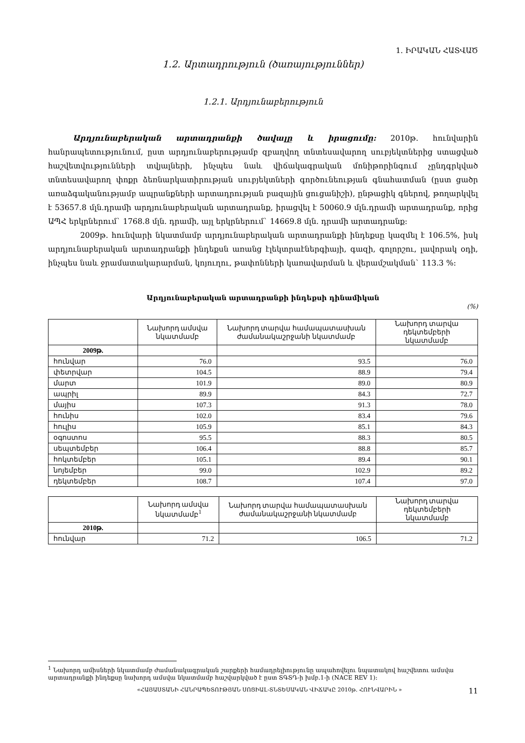1. ԻՐԱԿԱՆ ՀԱՏՎԱԾ
1.2. Արտադրություն (ծառայություններ)
1.2.1. Արդյունաբերություն
Արդյունաբերական արտադրանքի ծավալը և իրացումը: 2010թ. հունվարին հանրապետությունում, ըստ արդյունաբերությամբ զբաղվող տնտեսավարող սուբյեկտներից ստացված հաշվետվությունների տվյալների, ինչպես նաև վիճակագրական մոնիթորինգում չընդգրկված տնտեսավարող փոքր ձեռնարկատիրության սուբյեկտների գործունեության գնահատման (ըստ ցածր առաձգականությամբ ապրանքների արտադրության բազային ցուցանիշի), ընթացիկ գներով, թողարկվել է 53657.8 մլն.դրամի արդյունաբերական արտադրանք, իրացվել է 50060.9 մլն.դրամի արտադրանք, որից ԱՊՀ երկրներում` 1768.8 մլն. դրամի, այլ երկրներում` 14669.8 մլն. դրամի արտադրանք:
2009թ. հունվարի նկատմամբ արդյունաբերական արտադրանքի ինդեքսը կազմել է 106.5%, իսկ արդյունաբերական արտադրանքի ինդեքսն առանց էլեկտրաէներգիայի, գազի, գոլորշու, լավորակ օդի, ինչպես նաև ջրամատակարարման, կոյուղու, թափոնների կառավարման և վերամշակման` 113.3 %:
Արդյունաբերական արտադրանքի ինդեքսի դինամիկան
(%)
| | Նախորդ ամսվա նկատմամբ | Նախորդ տարվա համապատասխան ժամանակաշրջանի նկատմամբ | Նախորդ տարվա դեկտեմբերի նկատմամբ |
| --- | --- | --- | --- |
| 2009թ. | | | |
| հունվար | 76.0 | 93.5 | 76.0 |
| փետրվար | 104.5 | 88.9 | 79.4 |
| մարտ | 101.9 | 89.0 | 80.9 |
| ապրիլ | 89.9 | 84.3 | 72.7 |
| մայիս | 107.3 | 91.3 | 78.0 |
| հունիս | 102.0 | 83.4 | 79.6 |
| հուլիս | 105.9 | 85.1 | 84.3 |
| օգոստոս | 95.5 | 88.3 | 80.5 |
| սեպտեմբեր | 106.4 | 88.8 | 85.7 |
| հոկտեմբեր | 105.1 | 89.4 | 90.1 |
| նոյեմբեր | 99.0 | 102.9 | 89.2 |
| դեկտեմբեր | 108.7 | 107.4 | 97.0 |
| | Նախորդ ամսվա նկատմամբ<sup>1</sup> | Նախորդ տարվա համապատասխան ժամանակաշրջանի նկատմամբ | Նախորդ տարվա դեկտեմբերի նկատմամբ |
| --- | --- | --- | --- |
| 2010թ. | | | |
| հունվար | 71.2 | 106.5 | 71.2 |
<sup>1</sup> Նախորդ ամիսների նկատմամբ ժամանակագրական շարքերի համադրելիությունը ապահովելու նպատակով հաշվետու ամսվա արտադրանքի ինդեքսը նախորդ ամսվա նկատմամբ հաշվարկված է ըստ ՏԳՏԴ-ի խմբ.1-ի (NACE REV 1):
«ՀԱՅԱՍՏԱՆԻ ՀԱՆՐԱՊԵՏՈՒԹՅԱՆ ՍՈՑԻԱԼ-ՏՆՏԵՍԱԿԱՆ ՎԻՃԱԿԸ 2010թ. ՀՈՒՆՎԱՐԻՆ » 11